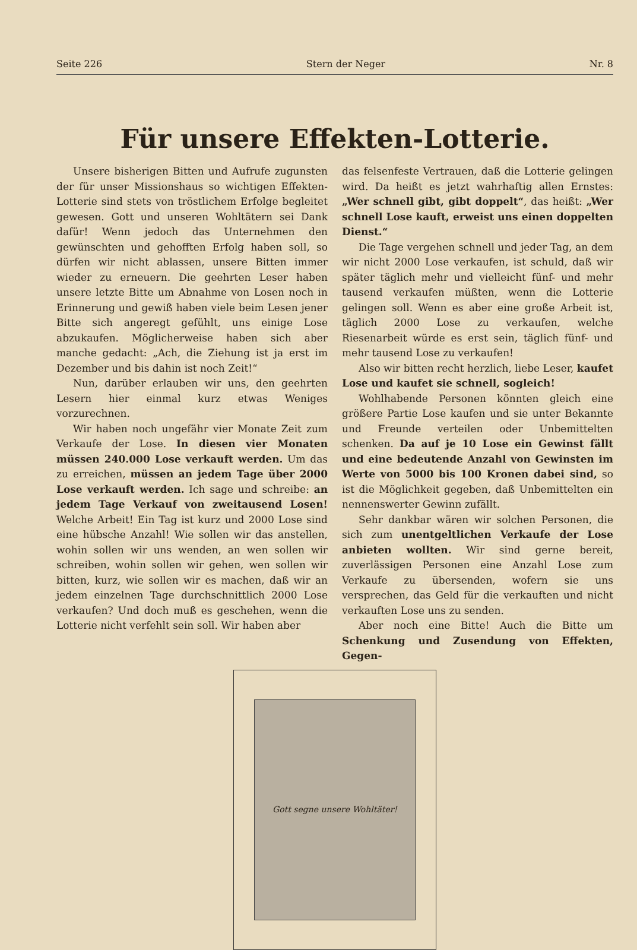Seite 226 Stern der Neger Nr. 8
Für unsere Effekten-Lotterie.
Unsere bisherigen Bitten und Aufrufe zugunsten der für unser Missionshaus so wichtigen Effekten-Lotterie sind stets von tröstlichem Erfolge begleitet gewesen. Gott und unseren Wohltätern sei Dank dafür! Wenn jedoch das Unternehmen den gewünschten und gehofften Erfolg haben soll, so dürfen wir nicht ablassen, unsere Bitten immer wieder zu erneuern. Die geehrten Leser haben unsere letzte Bitte um Abnahme von Losen noch in Erinnerung und gewiß haben viele beim Lesen jener Bitte sich angeregt gefühlt, uns einige Lose abzukaufen. Möglicherweise haben sich aber manche gedacht: „Ach, die Ziehung ist ja erst im Dezember und bis dahin ist noch Zeit!“
Nun, darüber erlauben wir uns, den geehrten Lesern hier einmal kurz etwas Weniges vorzurechnen.
Wir haben noch ungefähr vier Monate Zeit zum Verkaufe der Lose. In diesen vier Monaten müssen 240.000 Lose verkauft werden. Um das zu erreichen, müssen an jedem Tage über 2000 Lose verkauft werden. Ich sage und schreibe: an jedem Tage Verkauf von zweitausend Losen! Welche Arbeit! Ein Tag ist kurz und 2000 Lose sind eine hübsche Anzahl! Wie sollen wir das anstellen, wohin sollen wir uns wenden, an wen sollen wir schreiben, wohin sollen wir gehen, wen sollen wir bitten, kurz, wie sollen wir es machen, daß wir an jedem einzelnen Tage durchschnittlich 2000 Lose verkaufen? Und doch muß es geschehen, wenn die Lotterie nicht verfehlt sein soll. Wir haben aber
das felsenfeste Vertrauen, daß die Lotterie gelingen wird. Da heißt es jetzt wahrhaftig allen Ernstes: „Wer schnell gibt, gibt doppelt“, das heißt: „Wer schnell Lose kauft, erweist uns einen doppelten Dienst.“
Die Tage vergehen schnell und jeder Tag, an dem wir nicht 2000 Lose verkaufen, ist schuld, daß wir später täglich mehr und vielleicht fünf- und mehr tausend verkaufen müßten, wenn die Lotterie gelingen soll. Wenn es aber eine große Arbeit ist, täglich 2000 Lose zu verkaufen, welche Riesenarbeit würde es erst sein, täglich fünf- und mehr tausend Lose zu verkaufen!
Also wir bitten recht herzlich, liebe Leser, kaufet Lose und kaufet sie schnell, sogleich!
Wohlhabende Personen könnten gleich eine größere Partie Lose kaufen und sie unter Bekannte und Freunde verteilen oder Unbemittelten schenken. Da auf je 10 Lose ein Gewinst fällt und eine bedeutende Anzahl von Gewinsten im Werte von 5000 bis 100 Kronen dabei sind, so ist die Möglichkeit gegeben, daß Unbemittelten ein nennenswerter Gewinn zufällt.
Sehr dankbar wären wir solchen Personen, die sich zum unentgeltlichen Verkaufe der Lose anbieten wollten. Wir sind gerne bereit, zuverlässigen Personen eine Anzahl Lose zum Verkaufe zu übersenden, wofern sie uns versprechen, das Geld für die verkauften und nicht verkauften Lose uns zu senden.
Aber noch eine Bitte! Auch die Bitte um Schenkung und Zusendung von Effekten, Gegen-
Gott segne unsere Wohltäter!